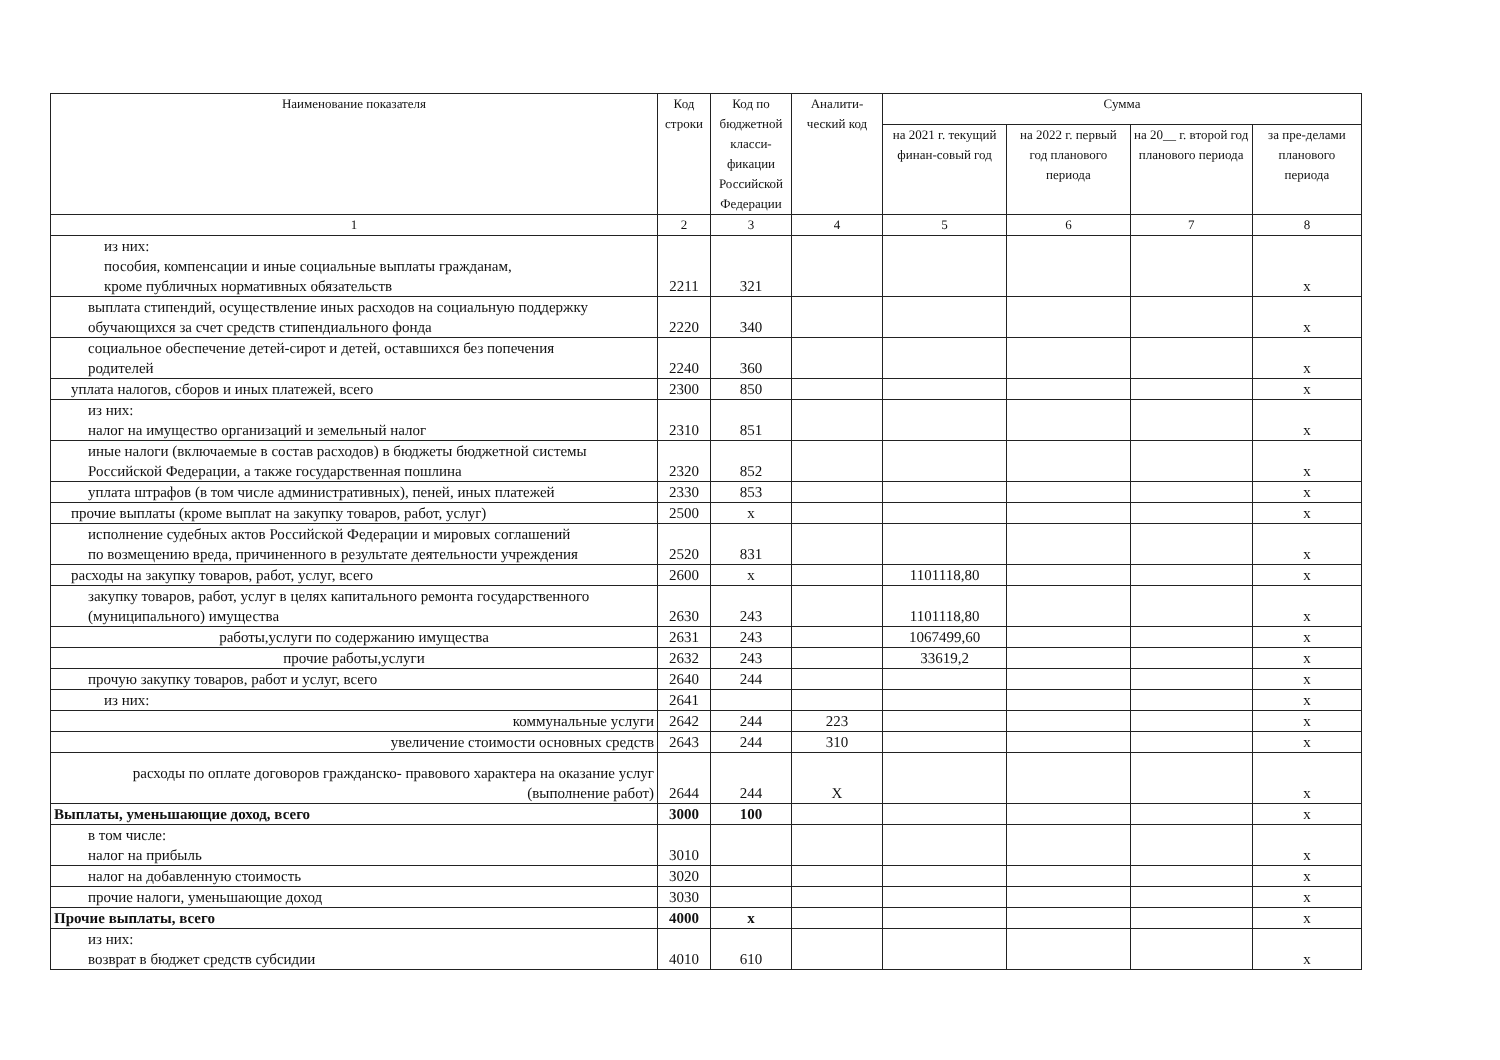| Наименование показателя | Код строки | Код по бюджетной класси-фикации Российской Федерации | Аналити-ческий код | Сумма | | | |
| --- | --- | --- | --- | --- | --- | --- | --- |
| | | | | на 2021 г. текущий финан-совый год | на 2022 г. первый год планового периода | на 20__ г. второй год планового периода | за пре-делами планового периода |
| 1 | 2 | 3 | 4 | 5 | 6 | 7 | 8 |
| из них: пособия, компенсации и иные социальные выплаты гражданам, кроме публичных нормативных обязательств | 2211 | 321 | | | | | x |
| выплата стипендий, осуществление иных расходов на социальную поддержку обучающихся за счет средств стипендиального фонда | 2220 | 340 | | | | | x |
| социальное обеспечение детей-сирот и детей, оставшихся без попечения родителей | 2240 | 360 | | | | | x |
| уплата налогов, сборов и иных платежей, всего | 2300 | 850 | | | | | x |
| из них: налог на имущество организаций и земельный налог | 2310 | 851 | | | | | x |
| иные налоги (включаемые в состав расходов) в бюджеты бюджетной системы Российской Федерации, а также государственная пошлина | 2320 | 852 | | | | | x |
| уплата штрафов (в том числе административных), пеней, иных платежей | 2330 | 853 | | | | | x |
| прочие выплаты (кроме выплат на закупку товаров, работ, услуг) | 2500 | x | | | | | x |
| исполнение судебных актов Российской Федерации и мировых соглашений по возмещению вреда, причиненного в результате деятельности учреждения | 2520 | 831 | | | | | x |
| расходы на закупку товаров, работ, услуг, всего | 2600 | x | | 1101118,80 | | | x |
| закупку товаров, работ, услуг в целях капитального ремонта государственного (муниципального) имущества | 2630 | 243 | | 1101118,80 | | | x |
| работы,услуги по содержанию имущества | 2631 | 243 | | 1067499,60 | | | x |
| прочие работы,услуги | 2632 | 243 | | 33619,2 | | | x |
| прочую закупку товаров, работ и услуг, всего | 2640 | 244 | | | | | x |
| из них: | 2641 | | | | | | x |
| коммунальные услуги | 2642 | 244 | 223 | | | | x |
| увеличение стоимости основных средств | 2643 | 244 | 310 | | | | x |
| расходы по оплате договоров гражданско- правового характера на оказание услуг (выполнение работ) | 2644 | 244 | X | | | | x |
| Выплаты, уменьшающие доход, всего | 3000 | 100 | | | | | x |
| в том числе: налог на прибыль | 3010 | | | | | | x |
| налог на добавленную стоимость | 3020 | | | | | | x |
| прочие налоги, уменьшающие доход | 3030 | | | | | | x |
| Прочие выплаты, всего | 4000 | x | | | | | x |
| из них: возврат в бюджет средств субсидии | 4010 | 610 | | | | | x |